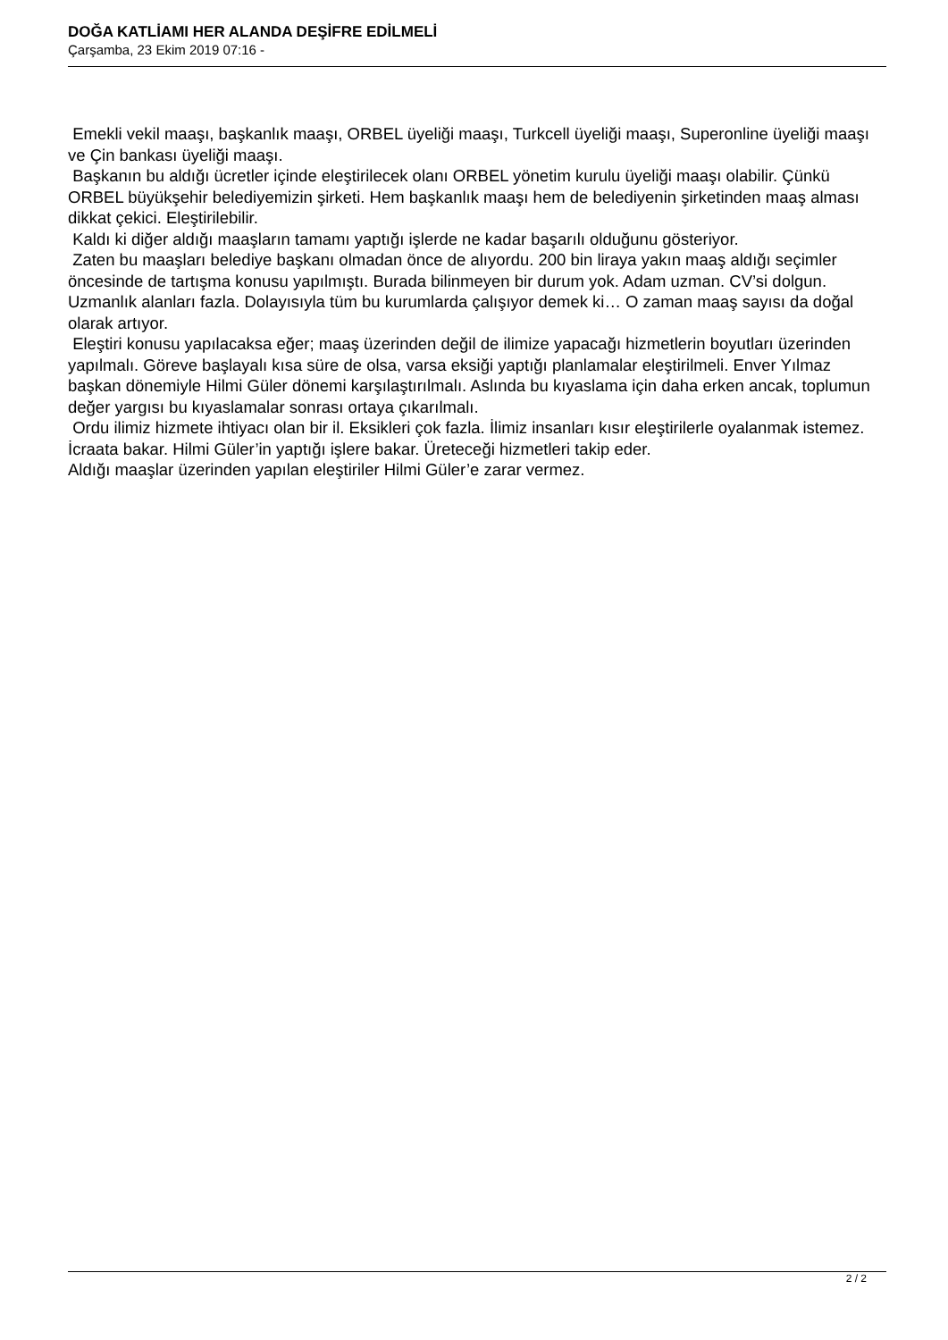DOĞA KATLİAMI HER ALANDA DEŞİFRE EDİLMELİ
Çarşamba, 23 Ekim 2019 07:16 -
Emekli vekil maaşı, başkanlık maaşı, ORBEL üyeliği maaşı, Turkcell üyeliği maaşı, Superonline üyeliği maaşı ve Çin bankası üyeliği maaşı.
Başkanın bu aldığı ücretler içinde eleştirilecek olanı ORBEL yönetim kurulu üyeliği maaşı olabilir. Çünkü ORBEL büyükşehir belediyemizin şirketi. Hem başkanlık maaşı hem de belediyenin şirketinden maaş alması dikkat çekici. Eleştirilebilir.
Kaldı ki diğer aldığı maaşların tamamı yaptığı işlerde ne kadar başarılı olduğunu gösteriyor.
Zaten bu maaşları belediye başkanı olmadan önce de alıyordu. 200 bin liraya yakın maaş aldığı seçimler öncesinde de tartışma konusu yapılmıştı. Burada bilinmeyen bir durum yok. Adam uzman. CV’si dolgun. Uzmanlık alanları fazla. Dolayısıyla tüm bu kurumlarda çalışıyor demek ki… O zaman maaş sayısı da doğal olarak artıyor.
Eleştiri konusu yapılacaksa eğer; maaş üzerinden değil de ilimize yapacağı hizmetlerin boyutları üzerinden yapılmalı. Göreve başlayalı kısa süre de olsa, varsa eksiği yaptığı planlamalar eleştirilmeli. Enver Yılmaz başkan dönemiyle Hilmi Güler dönemi karşılaştırılmalı. Aslında bu kıyaslama için daha erken ancak, toplumun değer yargısı bu kıyaslamalar sonrası ortaya çıkarılmalı.
Ordu ilimiz hizmete ihtiyacı olan bir il. Eksikleri çok fazla. İlimiz insanları kısır eleştirilerle oyalanmak istemez. İcraata bakar. Hilmi Güler’in yaptığı işlere bakar. Üreteceği hizmetleri takip eder.
Aldığı maaşlar üzerinden yapılan eleştiriler Hilmi Güler’e zarar vermez.
2 / 2